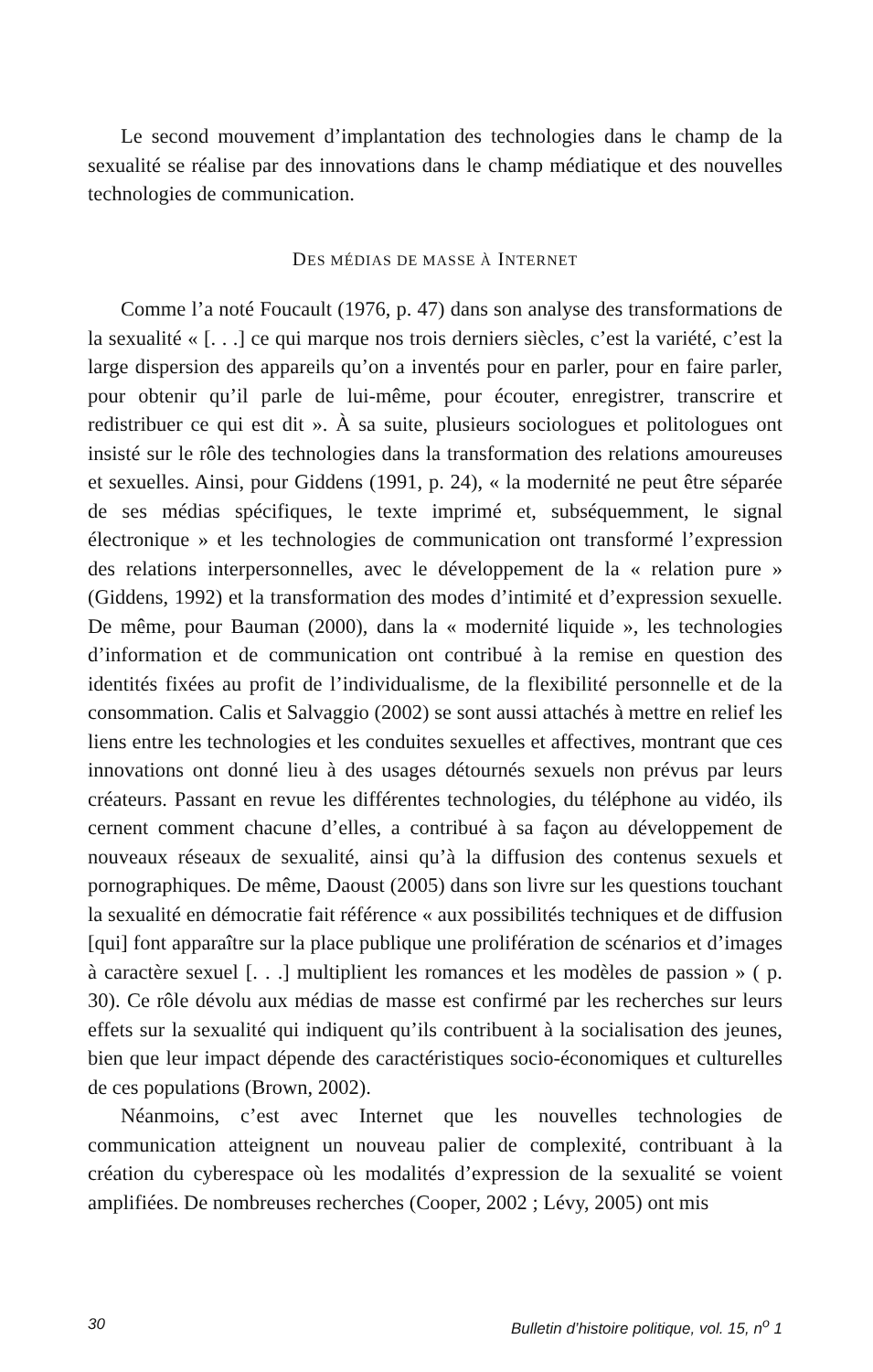Le second mouvement d’implantation des technologies dans le champ de la sexualité se réalise par des innovations dans le champ médiatique et des nouvelles technologies de communication.
DES MÉDIAS DE MASSE À INTERNET
Comme l’a noté Foucault (1976, p. 47) dans son analyse des transformations de la sexualité « [. . .] ce qui marque nos trois derniers siècles, c’est la variété, c’est la large dispersion des appareils qu’on a inventés pour en parler, pour en faire parler, pour obtenir qu’il parle de lui-même, pour écouter, enregistrer, transcrire et redistribuer ce qui est dit ». À sa suite, plusieurs sociologues et politologues ont insisté sur le rôle des technologies dans la transformation des relations amoureuses et sexuelles. Ainsi, pour Giddens (1991, p. 24), « la modernité ne peut être séparée de ses médias spécifiques, le texte imprimé et, subséquemment, le signal électronique » et les technologies de communication ont transformé l’expression des relations interpersonnelles, avec le développement de la « relation pure » (Giddens, 1992) et la transformation des modes d’intimité et d’expression sexuelle. De même, pour Bauman (2000), dans la « modernité liquide », les technologies d’information et de communication ont contribué à la remise en question des identités fixées au profit de l’individualisme, de la flexibilité personnelle et de la consommation. Calis et Salvaggio (2002) se sont aussi attachés à mettre en relief les liens entre les technologies et les conduites sexuelles et affectives, montrant que ces innovations ont donné lieu à des usages détournés sexuels non prévus par leurs créateurs. Passant en revue les différentes technologies, du téléphone au vidéo, ils cernent comment chacune d’elles, a contribué à sa façon au développement de nouveaux réseaux de sexualité, ainsi qu’à la diffusion des contenus sexuels et pornographiques. De même, Daoust (2005) dans son livre sur les questions touchant la sexualité en démocratie fait référence « aux possibilités techniques et de diffusion [qui] font apparaître sur la place publique une prolifération de scénarios et d’images à caractère sexuel [. . .] multiplient les romances et les modèles de passion » ( p. 30). Ce rôle dévolu aux médias de masse est confirmé par les recherches sur leurs effets sur la sexualité qui indiquent qu’ils contribuent à la socialisation des jeunes, bien que leur impact dépende des caractéristiques socio-économiques et culturelles de ces populations (Brown, 2002).
Néanmoins, c’est avec Internet que les nouvelles technologies de communication atteignent un nouveau palier de complexité, contribuant à la création du cyberespace où les modalités d’expression de la sexualité se voient amplifiées. De nombreuses recherches (Cooper, 2002 ; Lévy, 2005) ont mis
30 Bulletin d’histoire politique, vol. 15, n<sup>o</sup> 1